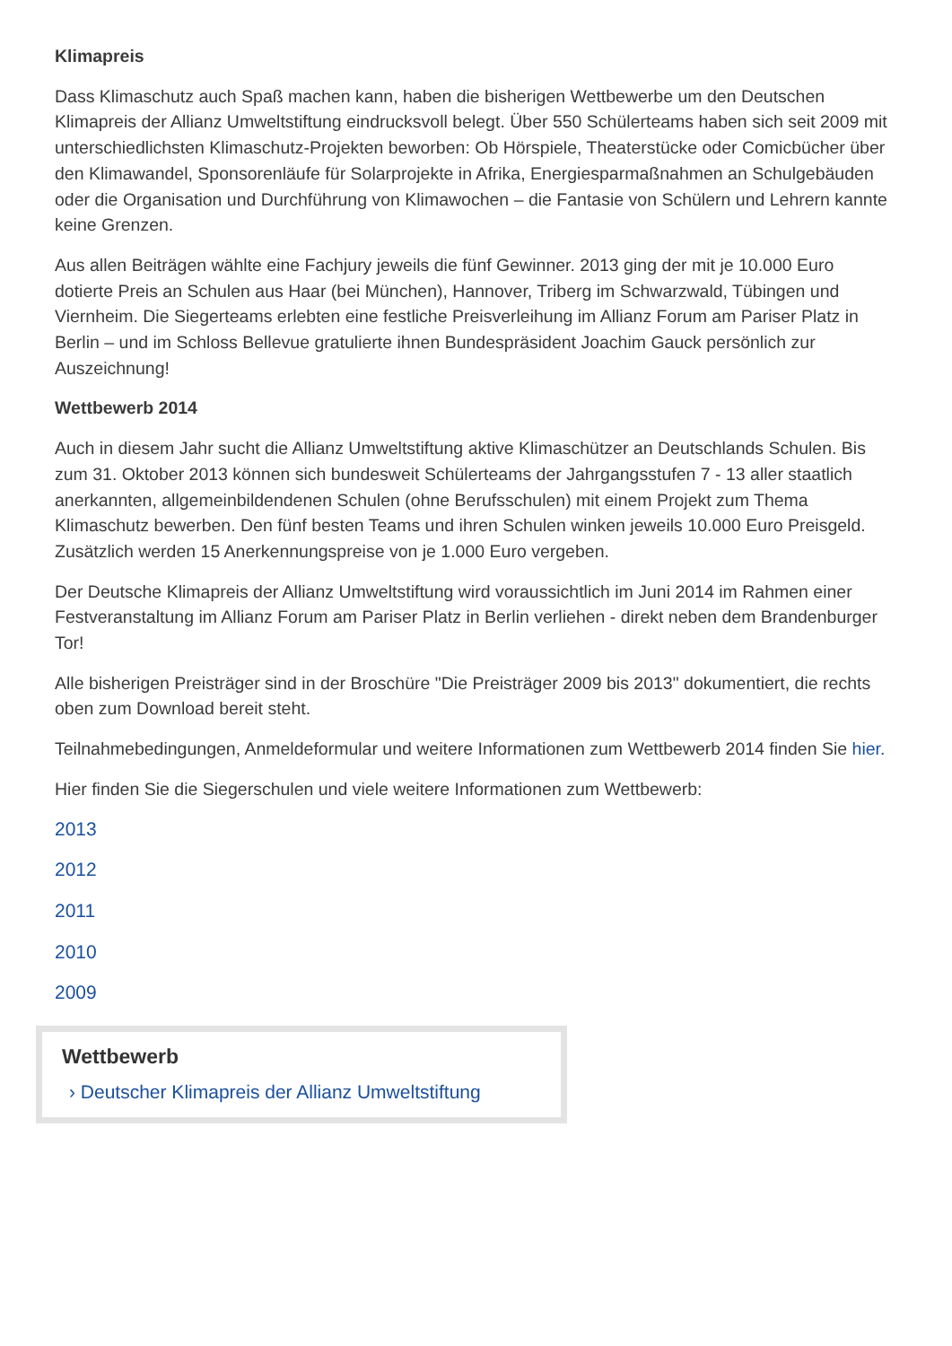Klimapreis
Dass Klimaschutz auch Spaß machen kann, haben die bisherigen Wettbewerbe um den Deutschen Klimapreis der Allianz Umweltstiftung eindrucksvoll belegt. Über 550 Schülerteams haben sich seit 2009 mit unterschiedlichsten Klimaschutz-Projekten beworben: Ob Hörspiele, Theaterstücke oder Comicbücher über den Klimawandel, Sponsorenläufe für Solarprojekte in Afrika, Energiesparmaßnahmen an Schulgebäuden oder die Organisation und Durchführung von Klimawochen – die Fantasie von Schülern und Lehrern kannte keine Grenzen.
Aus allen Beiträgen wählte eine Fachjury jeweils die fünf Gewinner. 2013 ging der mit je 10.000 Euro dotierte Preis an Schulen aus Haar (bei München), Hannover, Triberg im Schwarzwald, Tübingen und Viernheim. Die Siegerteams erlebten eine festliche Preisverleihung im Allianz Forum am Pariser Platz in Berlin – und im Schloss Bellevue gratulierte ihnen Bundespräsident Joachim Gauck persönlich zur Auszeichnung!
Wettbewerb 2014
Auch in diesem Jahr sucht die Allianz Umweltstiftung aktive Klimaschützer an Deutschlands Schulen. Bis zum 31. Oktober 2013 können sich bundesweit Schülerteams der Jahrgangsstufen 7 - 13 aller staatlich anerkannten, allgemeinbildendenen Schulen (ohne Berufsschulen) mit einem Projekt zum Thema Klimaschutz bewerben. Den fünf besten Teams und ihren Schulen winken jeweils 10.000 Euro Preisgeld. Zusätzlich werden 15 Anerkennungspreise von je 1.000 Euro vergeben.
Der Deutsche Klimapreis der Allianz Umweltstiftung wird voraussichtlich im Juni 2014 im Rahmen einer Festveranstaltung im Allianz Forum am Pariser Platz in Berlin verliehen - direkt neben dem Brandenburger Tor!
Alle bisherigen Preisträger sind in der Broschüre "Die Preisträger 2009 bis 2013" dokumentiert, die rechts oben zum Download bereit steht.
Teilnahmebedingungen, Anmeldeformular und weitere Informationen zum Wettbewerb 2014 finden Sie hier.
Hier finden Sie die Siegerschulen und viele weitere Informationen zum Wettbewerb:
2013
2012
2011
2010
2009
Wettbewerb
› Deutscher Klimapreis der Allianz Umweltstiftung